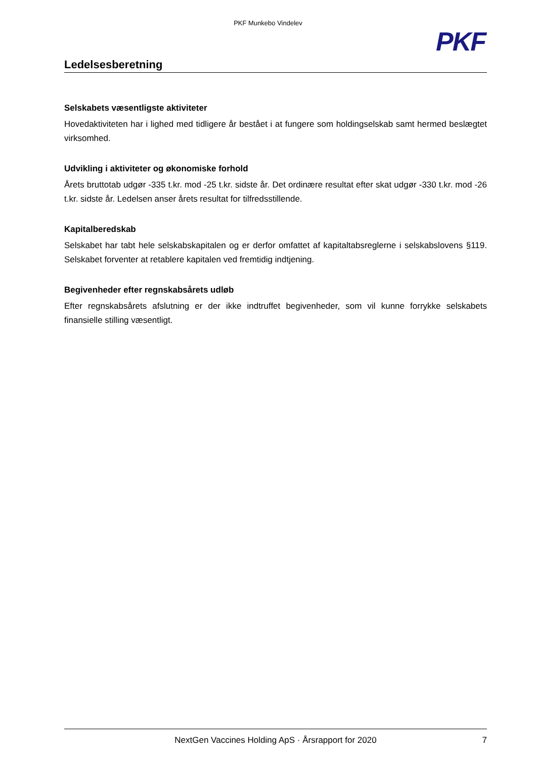PKF Munkebo Vindelev
PKF
Ledelsesberetning
Selskabets væsentligste aktiviteter
Hovedaktiviteten har i lighed med tidligere år bestået i at fungere som holdingselskab samt hermed beslægtet virksomhed.
Udvikling i aktiviteter og økonomiske forhold
Årets bruttotab udgør -335 t.kr. mod -25 t.kr. sidste år. Det ordinære resultat efter skat udgør -330 t.kr. mod -26 t.kr. sidste år. Ledelsen anser årets resultat for tilfredsstillende.
Kapitalberedskab
Selskabet har tabt hele selskabskapitalen og er derfor omfattet af kapitaltabsreglerne i selskabslovens §119. Selskabet forventer at retablere kapitalen ved fremtidig indtjening.
Begivenheder efter regnskabsårets udløb
Efter regnskabsårets afslutning er der ikke indtruffet begivenheder, som vil kunne forrykke selskabets finansielle stilling væsentligt.
NextGen Vaccines Holding ApS · Årsrapport for 2020 7